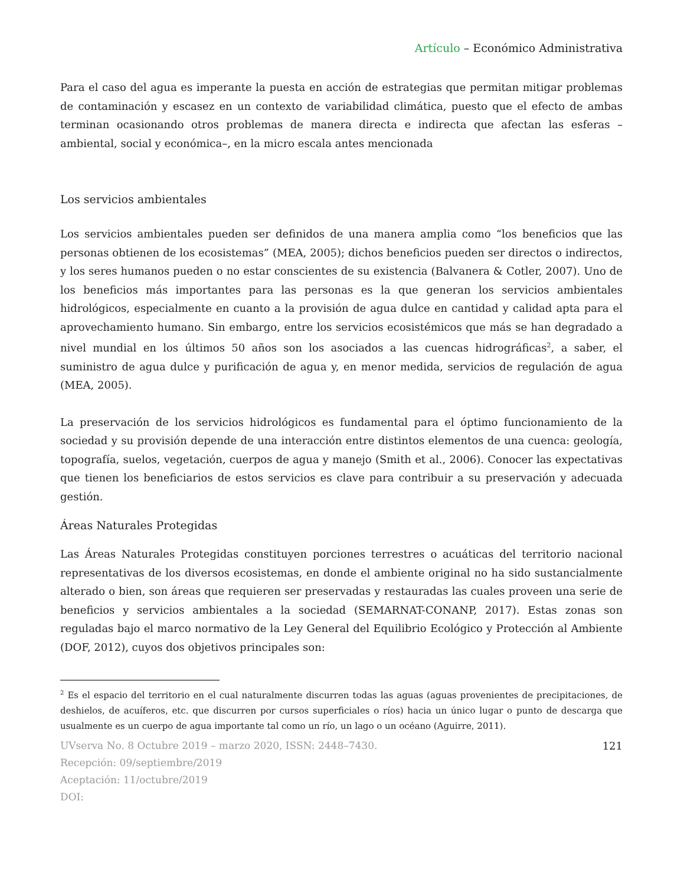Artículo – Económico Administrativa
Para el caso del agua es imperante la puesta en acción de estrategias que permitan mitigar problemas de contaminación y escasez en un contexto de variabilidad climática, puesto que el efecto de ambas terminan ocasionando otros problemas de manera directa e indirecta que afectan las esferas –ambiental, social y económica–, en la micro escala antes mencionada
Los servicios ambientales
Los servicios ambientales pueden ser definidos de una manera amplia como “los beneficios que las personas obtienen de los ecosistemas” (MEA, 2005); dichos beneficios pueden ser directos o indirectos, y los seres humanos pueden o no estar conscientes de su existencia (Balvanera & Cotler, 2007). Uno de los beneficios más importantes para las personas es la que generan los servicios ambientales hidrológicos, especialmente en cuanto a la provisión de agua dulce en cantidad y calidad apta para el aprovechamiento humano. Sin embargo, entre los servicios ecosistémicos que más se han degradado a nivel mundial en los últimos 50 años son los asociados a las cuencas hidrográficas<sup>2</sup>, a saber, el suministro de agua dulce y purificación de agua y, en menor medida, servicios de regulación de agua (MEA, 2005).
La preservación de los servicios hidrológicos es fundamental para el óptimo funcionamiento de la sociedad y su provisión depende de una interacción entre distintos elementos de una cuenca: geología, topografía, suelos, vegetación, cuerpos de agua y manejo (Smith et al., 2006). Conocer las expectativas que tienen los beneficiarios de estos servicios es clave para contribuir a su preservación y adecuada gestión.
Áreas Naturales Protegidas
Las Áreas Naturales Protegidas constituyen porciones terrestres o acuáticas del territorio nacional representativas de los diversos ecosistemas, en donde el ambiente original no ha sido sustancialmente alterado o bien, son áreas que requieren ser preservadas y restauradas las cuales proveen una serie de beneficios y servicios ambientales a la sociedad (SEMARNAT-CONANP, 2017). Estas zonas son reguladas bajo el marco normativo de la Ley General del Equilibrio Ecológico y Protección al Ambiente (DOF, 2012), cuyos dos objetivos principales son:
<sup>2</sup> Es el espacio del territorio en el cual naturalmente discurren todas las aguas (aguas provenientes de precipitaciones, de deshielos, de acuíferos, etc. que discurren por cursos superficiales o ríos) hacia un único lugar o punto de descarga que usualmente es un cuerpo de agua importante tal como un río, un lago o un océano (Aguirre, 2011).
UVserva No. 8 Octubre 2019 – marzo 2020, ISSN: 2448–7430. 121
Recepción: 09/septiembre/2019
Aceptación: 11/octubre/2019
DOI: